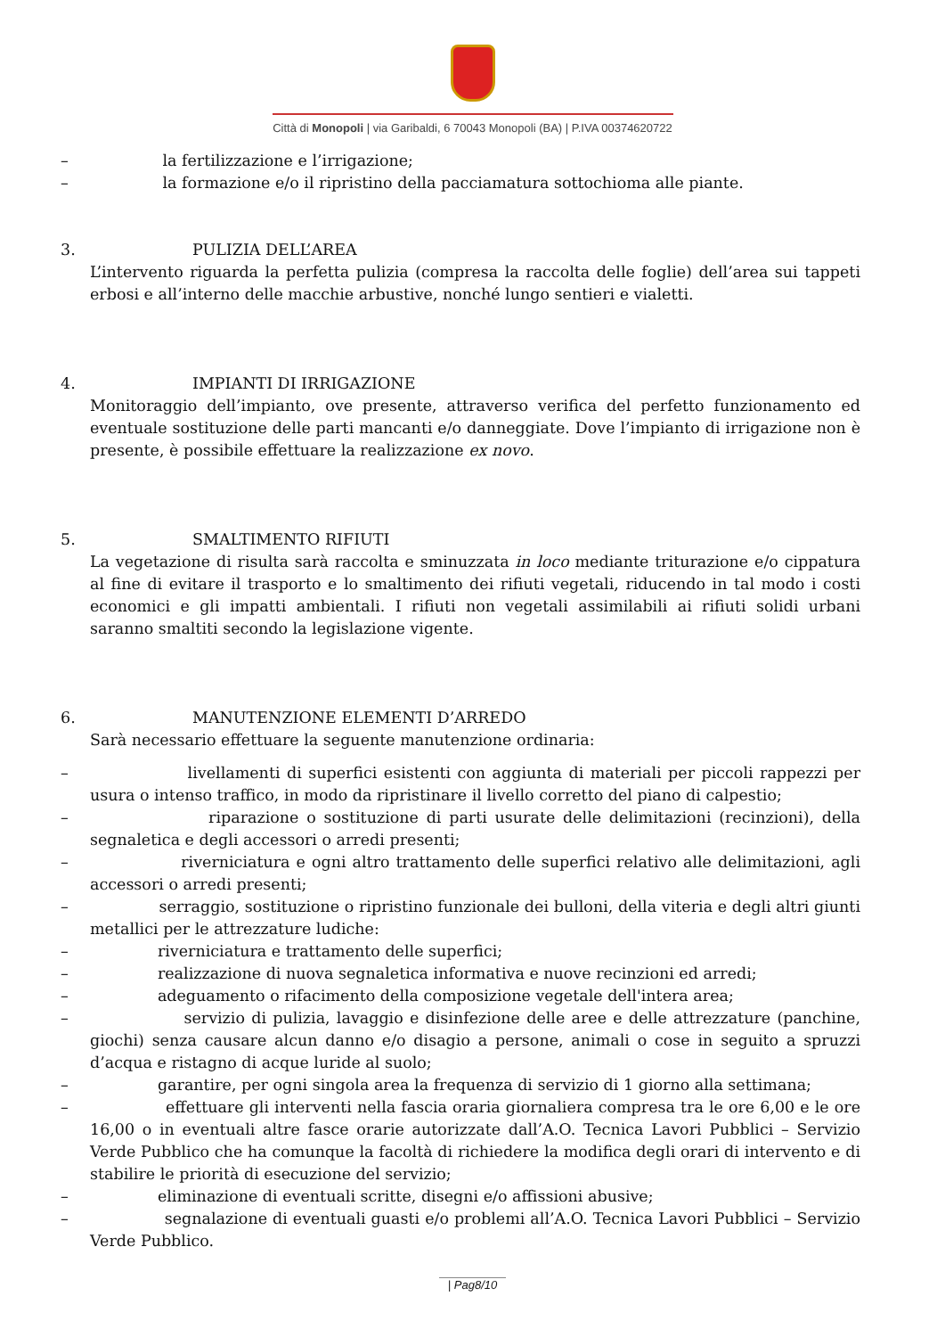Città di Monopoli | via Garibaldi, 6 70043 Monopoli (BA) | P.IVA 00374620722
– la fertilizzazione e l’irrigazione;
– la formazione e/o il ripristino della pacciamatura sottochioma alle piante.
3. PULIZIA DELL’AREA
L’intervento riguarda la perfetta pulizia (compresa la raccolta delle foglie) dell’area sui tappeti erbosi e all’interno delle macchie arbustive, nonché lungo sentieri e vialetti.
4. IMPIANTI DI IRRIGAZIONE
Monitoraggio dell’impianto, ove presente, attraverso verifica del perfetto funzionamento ed eventuale sostituzione delle parti mancanti e/o danneggiate. Dove l’impianto di irrigazione non è presente, è possibile effettuare la realizzazione ex novo.
5. SMALTIMENTO RIFIUTI
La vegetazione di risulta sarà raccolta e sminuzzata in loco mediante triturazione e/o cippatura al fine di evitare il trasporto e lo smaltimento dei rifiuti vegetali, riducendo in tal modo i costi economici e gli impatti ambientali. I rifiuti non vegetali assimilabili ai rifiuti solidi urbani saranno smaltiti secondo la legislazione vigente.
6. MANUTENZIONE ELEMENTI D’ARREDO
Sarà necessario effettuare la seguente manutenzione ordinaria:
– livellamenti di superfici esistenti con aggiunta di materiali per piccoli rappezzi per usura o intenso traffico, in modo da ripristinare il livello corretto del piano di calpestio;
– riparazione o sostituzione di parti usurate delle delimitazioni (recinzioni), della segnaletica e degli accessori o arredi presenti;
– riverniciatura e ogni altro trattamento delle superfici relativo alle delimitazioni, agli accessori o arredi presenti;
– serraggio, sostituzione o ripristino funzionale dei bulloni, della viteria e degli altri giunti metallici per le attrezzature ludiche:
– riverniciatura e trattamento delle superfici;
– realizzazione di nuova segnaletica informativa e nuove recinzioni ed arredi;
– adeguamento o rifacimento della composizione vegetale dell'intera area;
– servizio di pulizia, lavaggio e disinfezione delle aree e delle attrezzature (panchine, giochi) senza causare alcun danno e/o disagio a persone, animali o cose in seguito a spruzzi d’acqua e ristagno di acque luride al suolo;
– garantire, per ogni singola area la frequenza di servizio di 1 giorno alla settimana;
– effettuare gli interventi nella fascia oraria giornaliera compresa tra le ore 6,00 e le ore 16,00 o in eventuali altre fasce orarie autorizzate dall’A.O. Tecnica Lavori Pubblici – Servizio Verde Pubblico che ha comunque la facoltà di richiedere la modifica degli orari di intervento e di stabilire le priorità di esecuzione del servizio;
– eliminazione di eventuali scritte, disegni e/o affissioni abusive;
– segnalazione di eventuali guasti e/o problemi all’A.O. Tecnica Lavori Pubblici – Servizio Verde Pubblico.
| Pag8/10